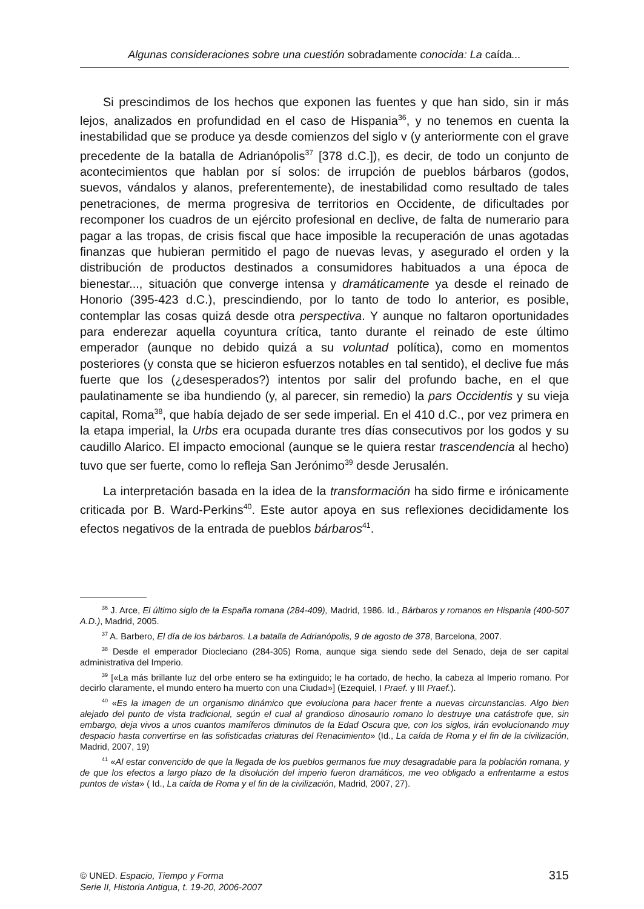Algunas consideraciones sobre una cuestión sobradamente conocida: La caída...
Si prescindimos de los hechos que exponen las fuentes y que han sido, sin ir más lejos, analizados en profundidad en el caso de Hispania<sup>36</sup>, y no tenemos en cuenta la inestabilidad que se produce ya desde comienzos del siglo v (y anteriormente con el grave precedente de la batalla de Adrianópolis<sup>37</sup> [378 d.C.]), es decir, de todo un conjunto de acontecimientos que hablan por sí solos: de irrupción de pueblos bárbaros (godos, suevos, vándalos y alanos, preferentemente), de inestabilidad como resultado de tales penetraciones, de merma progresiva de territorios en Occidente, de dificultades por recomponer los cuadros de un ejército profesional en declive, de falta de numerario para pagar a las tropas, de crisis fiscal que hace imposible la recuperación de unas agotadas finanzas que hubieran permitido el pago de nuevas levas, y asegurado el orden y la distribución de productos destinados a consumidores habituados a una época de bienestar..., situación que converge intensa y dramáticamente ya desde el reinado de Honorio (395-423 d.C.), prescindiendo, por lo tanto de todo lo anterior, es posible, contemplar las cosas quizá desde otra perspectiva. Y aunque no faltaron oportunidades para enderezar aquella coyuntura crítica, tanto durante el reinado de este último emperador (aunque no debido quizá a su voluntad política), como en momentos posteriores (y consta que se hicieron esfuerzos notables en tal sentido), el declive fue más fuerte que los (¿desesperados?) intentos por salir del profundo bache, en el que paulatinamente se iba hundiendo (y, al parecer, sin remedio) la pars Occidentis y su vieja capital, Roma<sup>38</sup>, que había dejado de ser sede imperial. En el 410 d.C., por vez primera en la etapa imperial, la Urbs era ocupada durante tres días consecutivos por los godos y su caudillo Alarico. El impacto emocional (aunque se le quiera restar trascendencia al hecho) tuvo que ser fuerte, como lo refleja San Jerónimo<sup>39</sup> desde Jerusalén.
La interpretación basada en la idea de la transformación ha sido firme e irónicamente criticada por B. Ward-Perkins<sup>40</sup>. Este autor apoya en sus reflexiones decididamente los efectos negativos de la entrada de pueblos bárbaros<sup>41</sup>.
<sup>36</sup> J. Arce, El último siglo de la España romana (284-409), Madrid, 1986. Id., Bárbaros y romanos en Hispania (400-507 A.D.), Madrid, 2005.
<sup>37</sup> A. Barbero, El día de los bárbaros. La batalla de Adrianópolis, 9 de agosto de 378, Barcelona, 2007.
<sup>38</sup> Desde el emperador Diocleciano (284-305) Roma, aunque siga siendo sede del Senado, deja de ser capital administrativa del Imperio.
<sup>39</sup> [«La más brillante luz del orbe entero se ha extinguido; le ha cortado, de hecho, la cabeza al Imperio romano. Por decirlo claramente, el mundo entero ha muerto con una Ciudad»] (Ezequiel, I Praef. y III Praef.).
<sup>40</sup> «Es la imagen de un organismo dinámico que evoluciona para hacer frente a nuevas circunstancias. Algo bien alejado del punto de vista tradicional, según el cual al grandioso dinosaurio romano lo destruye una catástrofe que, sin embargo, deja vivos a unos cuantos mamíferos diminutos de la Edad Oscura que, con los siglos, irán evolucionando muy despacio hasta convertirse en las sofisticadas criaturas del Renacimiento» (Id., La caída de Roma y el fin de la civilización, Madrid, 2007, 19)
<sup>41</sup> «Al estar convencido de que la llegada de los pueblos germanos fue muy desagradable para la población romana, y de que los efectos a largo plazo de la disolución del imperio fueron dramáticos, me veo obligado a enfrentarme a estos puntos de vista» ( Id., La caída de Roma y el fin de la civilización, Madrid, 2007, 27).
© UNED. Espacio, Tiempo y Forma
Serie II, Historia Antigua, t. 19-20, 2006-2007
315